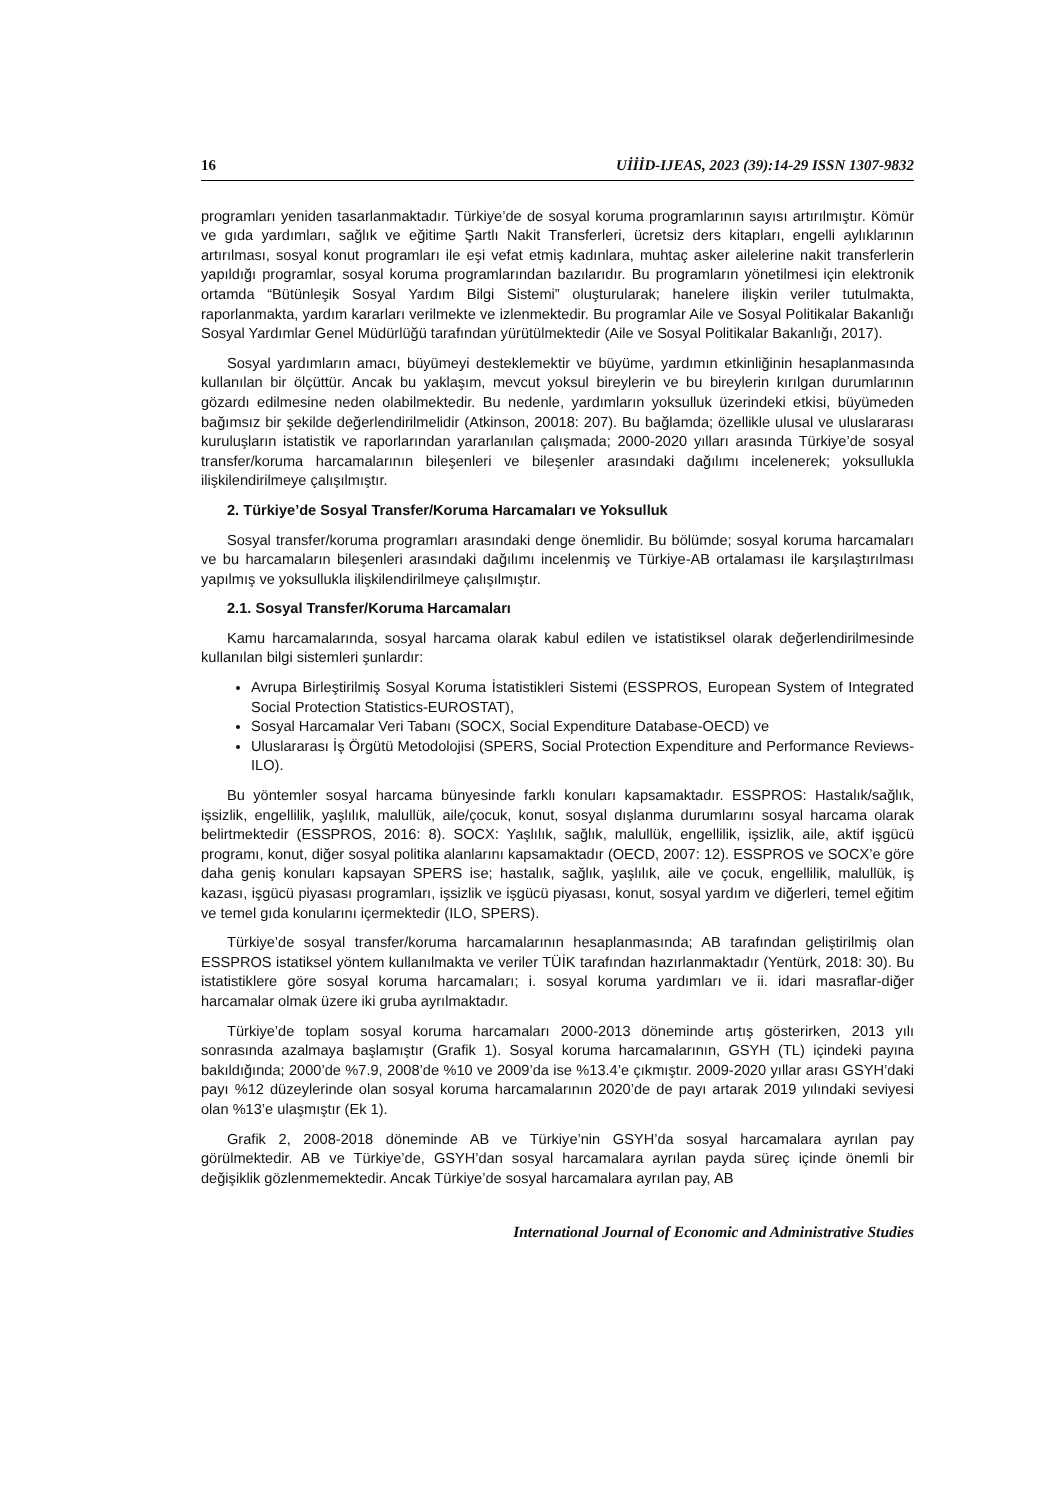16 UİİİD-IJEAS, 2023 (39):14-29 ISSN 1307-9832
programları yeniden tasarlanmaktadır. Türkiye’de de sosyal koruma programlarının sayısı artırılmıştır. Kömür ve gıda yardımları, sağlık ve eğitime Şartlı Nakit Transferleri, ücretsiz ders kitapları, engelli aylıklarının artırılması, sosyal konut programları ile eşi vefat etmiş kadınlara, muhtaç asker ailelerine nakit transferlerin yapıldığı programlar, sosyal koruma programlarından bazılarıdır. Bu programların yönetilmesi için elektronik ortamda “Bütünleşik Sosyal Yardım Bilgi Sistemi” oluşturularak; hanelere ilişkin veriler tutulmakta, raporlanmakta, yardım kararları verilmekte ve izlenmektedir. Bu programlar Aile ve Sosyal Politikalar Bakanlığı Sosyal Yardımlar Genel Müdürlüğü tarafından yürütülmektedir (Aile ve Sosyal Politikalar Bakanlığı, 2017).
Sosyal yardımların amacı, büyümeyi desteklemektir ve büyüme, yardımın etkinliğinin hesaplanmasında kullanılan bir ölçüttür. Ancak bu yaklaşım, mevcut yoksul bireylerin ve bu bireylerin kırılgan durumlarının gözardı edilmesine neden olabilmektedir. Bu nedenle, yardımların yoksulluk üzerindeki etkisi, büyümeden bağımsız bir şekilde değerlendirilmelidir (Atkinson, 20018: 207). Bu bağlamda; özellikle ulusal ve uluslararası kuruluşların istatistik ve raporlarından yararlanılan çalışmada; 2000-2020 yılları arasında Türkiye’de sosyal transfer/koruma harcamalarının bileşenleri ve bileşenler arasındaki dağılımı incelenerek; yoksullukla ilişkilendirilmeye çalışılmıştır.
2. Türkiye’de Sosyal Transfer/Koruma Harcamaları ve Yoksulluk
Sosyal transfer/koruma programları arasındaki denge önemlidir. Bu bölümde; sosyal koruma harcamaları ve bu harcamaların bileşenleri arasındaki dağılımı incelenmiş ve Türkiye-AB ortalaması ile karşılaştırılması yapılmış ve yoksullukla ilişkilendirilmeye çalışılmıştır.
2.1. Sosyal Transfer/Koruma Harcamaları
Kamu harcamalarında, sosyal harcama olarak kabul edilen ve istatistiksel olarak değerlendirilmesinde kullanılan bilgi sistemleri şunlardır:
Avrupa Birleştirilmiş Sosyal Koruma İstatistikleri Sistemi (ESSPROS, European System of Integrated Social Protection Statistics-EUROSTAT),
Sosyal Harcamalar Veri Tabanı (SOCX, Social Expenditure Database-OECD) ve
Uluslararası İş Örgütü Metodolojisi (SPERS, Social Protection Expenditure and Performance Reviews-ILO).
Bu yöntemler sosyal harcama bünyesinde farklı konuları kapsamaktadır. ESSPROS: Hastalık/sağlık, işsizlik, engellilik, yaşlılık, malullük, aile/çocuk, konut, sosyal dışlanma durumlarını sosyal harcama olarak belirtmektedir (ESSPROS, 2016: 8). SOCX: Yaşlılık, sağlık, malullük, engellilik, işsizlik, aile, aktif işgücü programı, konut, diğer sosyal politika alanlarını kapsamaktadır (OECD, 2007: 12). ESSPROS ve SOCX’e göre daha geniş konuları kapsayan SPERS ise; hastalık, sağlık, yaşlılık, aile ve çocuk, engellilik, malullük, iş kazası, işgücü piyasası programları, işsizlik ve işgücü piyasası, konut, sosyal yardım ve diğerleri, temel eğitim ve temel gıda konularını içermektedir (ILO, SPERS).
Türkiye’de sosyal transfer/koruma harcamalarının hesaplanmasında; AB tarafından geliştirilmiş olan ESSPROS istatiksel yöntem kullanılmakta ve veriler TÜİK tarafından hazırlanmaktadır (Yentürk, 2018: 30). Bu istatistiklere göre sosyal koruma harcamaları; i. sosyal koruma yardımları ve ii. idari masraflar-diğer harcamalar olmak üzere iki gruba ayrılmaktadır.
Türkiye’de toplam sosyal koruma harcamaları 2000-2013 döneminde artış gösterirken, 2013 yılı sonrasında azalmaya başlamıştır (Grafik 1). Sosyal koruma harcamalarının, GSYH (TL) içindeki payına bakıldığında; 2000’de %7.9, 2008’de %10 ve 2009’da ise %13.4’e çıkmıştır. 2009-2020 yıllar arası GSYH’daki payı %12 düzeylerinde olan sosyal koruma harcamalarının 2020’de de payı artarak 2019 yılındaki seviyesi olan %13’e ulaşmıştır (Ek 1).
Grafik 2, 2008-2018 döneminde AB ve Türkiye’nin GSYH’da sosyal harcamalara ayrılan pay görülmektedir. AB ve Türkiye’de, GSYH’dan sosyal harcamalara ayrılan payda süreç içinde önemli bir değişiklik gözlenmemektedir. Ancak Türkiye’de sosyal harcamalara ayrılan pay, AB
International Journal of Economic and Administrative Studies